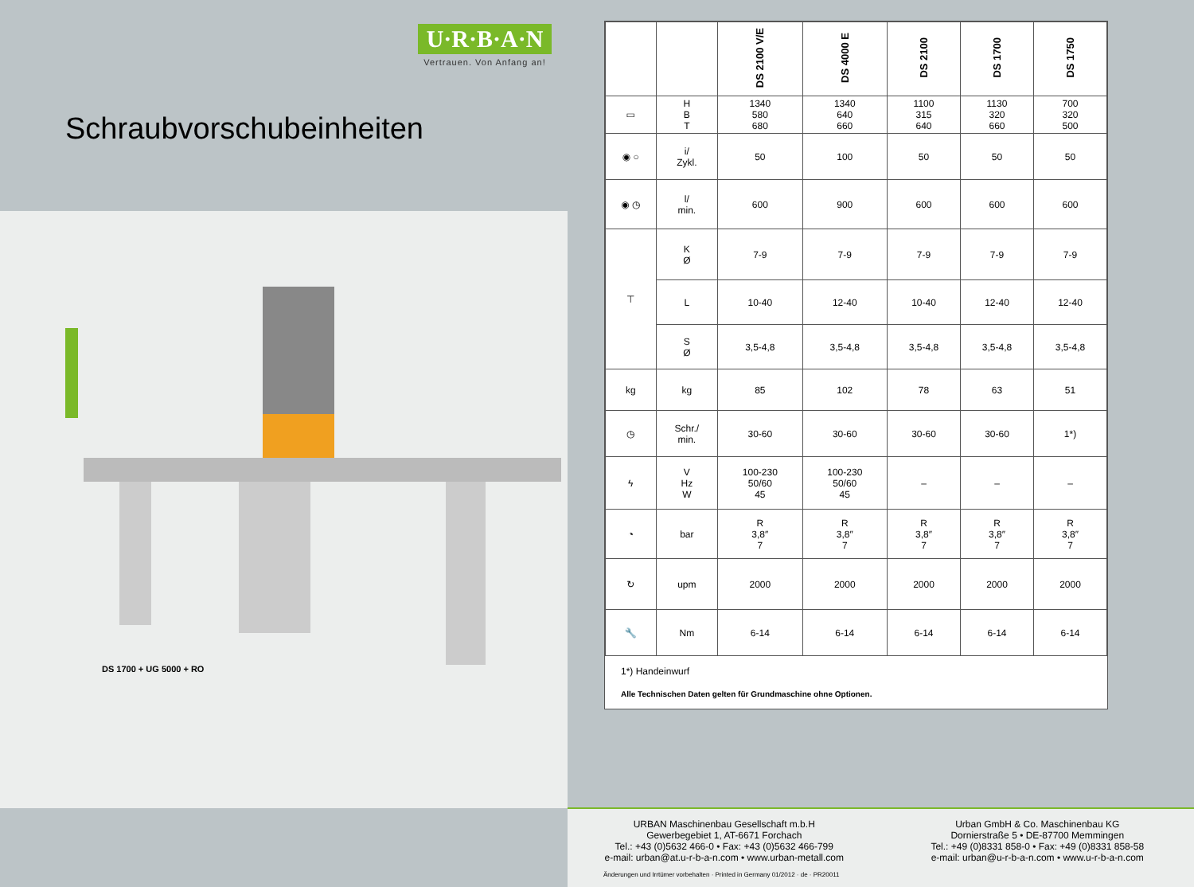U·R·B·A·N
Vertrauen. Von Anfang an!
Schraubvorschubeinheiten
DS 1700 + UG 5000 + RO
| | | DS 2100 V/E | DS 4000 E | DS 2100 | DS 1700 | DS 1750 |
| --- | --- | --- | --- | --- | --- | --- |
| ▭ | H B T | 1340 580 680 | 1340 640 660 | 1100 315 640 | 1130 320 660 | 700 320 500 |
| ◉ ○ | i/ Zykl. | 50 | 100 | 50 | 50 | 50 |
| ◉ ◷ | l/ min. | 600 | 900 | 600 | 600 | 600 |
| ⊤ | K Ø | 7-9 | 7-9 | 7-9 | 7-9 | 7-9 |
| | L | 10-40 | 12-40 | 10-40 | 12-40 | 12-40 |
| | S Ø | 3,5-4,8 | 3,5-4,8 | 3,5-4,8 | 3,5-4,8 | 3,5-4,8 |
| kg | kg | 85 | 102 | 78 | 63 | 51 |
| ◷ | Schr./ min. | 30-60 | 30-60 | 30-60 | 30-60 | 1*) |
| ϟ | V Hz W | 100-230 50/60 45 | 100-230 50/60 45 | – | – | – |
| ◔ | bar | R 3,8″ 7 | R 3,8″ 7 | R 3,8″ 7 | R 3,8″ 7 | R 3,8″ 7 |
| ↻ | upm | 2000 | 2000 | 2000 | 2000 | 2000 |
| 🔧 | Nm | 6-14 | 6-14 | 6-14 | 6-14 | 6-14 |
1*) Handeinwurf
Alle Technischen Daten gelten für Grundmaschine ohne Optionen.
URBAN Maschinenbau Gesellschaft m.b.H
Gewerbegebiet 1, AT-6671 Forchach
Tel.: +43 (0)5632 466-0 • Fax: +43 (0)5632 466-799
e-mail: urban@at.u-r-b-a-n.com • www.urban-metall.com
Urban GmbH & Co. Maschinenbau KG
Dornierstraße 5 • DE-87700 Memmingen
Tel.: +49 (0)8331 858-0 • Fax: +49 (0)8331 858-58
e-mail: urban@u-r-b-a-n.com • www.u-r-b-a-n.com
Änderungen und Irrtümer vorbehalten · Printed in Germany 01/2012 · de · PR20011